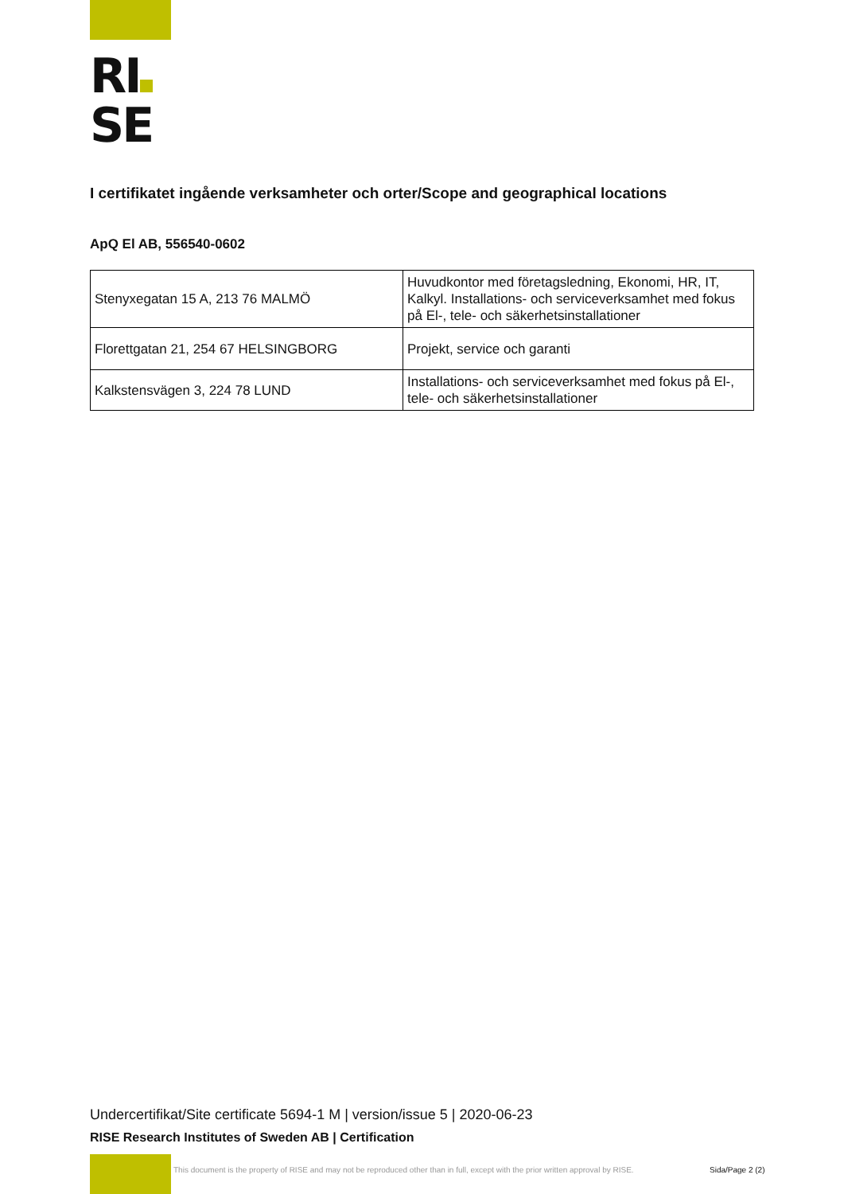RI
SE
I certifikatet ingående verksamheter och orter/Scope and geographical locations
ApQ El AB, 556540-0602
| Stenyxegatan 15 A, 213 76 MALMÖ | Huvudkontor med företagsledning, Ekonomi, HR, IT, Kalkyl. Installations- och serviceverksamhet med fokus på El-, tele- och säkerhetsinstallationer |
| Florettgatan 21, 254 67 HELSINGBORG | Projekt, service och garanti |
| Kalkstensvägen 3, 224 78 LUND | Installations- och serviceverksamhet med fokus på El-, tele- och säkerhetsinstallationer |
Undercertifikat/Site certificate 5694-1 M | version/issue 5 | 2020-06-23
RISE Research Institutes of Sweden AB | Certification
This document is the property of RISE and may not be reproduced other than in full, except with the prior written approval by RISE.
Sida/Page 2 (2)